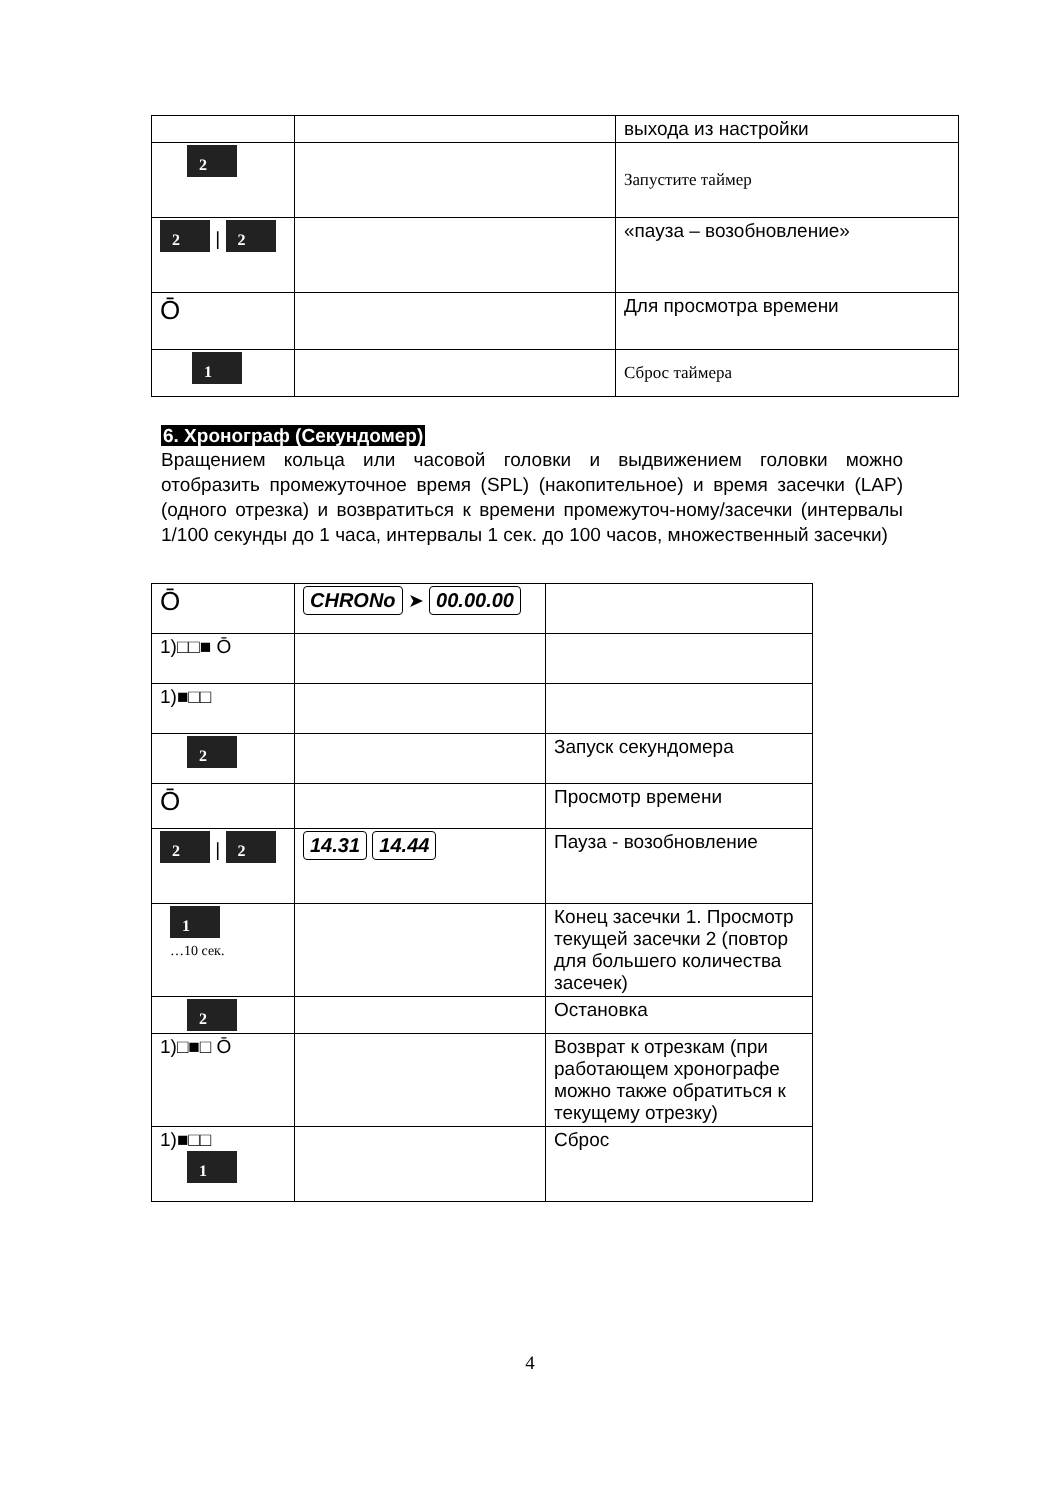| | | выхода из настройки |
| 2 | | Запустите таймер |
| 2 / 2 | | «пауза – возобновление» |
| Ō | | Для просмотра времени |
| 1 | | Сброс таймера |
6. Хронограф (Секундомер)
Вращением кольца или часовой головки и выдвижением головки можно отобразить промежуточное время (SPL) (накопительное) и время засечки (LAP) (одного отрезка) и возвратиться к времени промежуточ-ному/засечки (интервалы 1/100 секунды до 1 часа, интервалы 1 сек. до 100 часов, множественный засечки)
| Ō | CHRONo ➤ 00.00.00 | |
| 1)□□■ Ō | | |
| 1)■□□ | | |
| 2 | | Запуск секундомера |
| Ō | | Просмотр времени |
| 2 / 2 | 14.31 14.44 | Пауза - возобновление |
| 1 …10 сек. | | Конец засечки 1. Просмотр текущей засечки 2 (повтор для большего количества засечек) |
| 2 | | Остановка |
| 1)□■□ Ō | | Возврат к отрезкам (при работающем хронографе можно также обратиться к текущему отрезку) |
| 1)■□□ 1 | | Сброс |
4